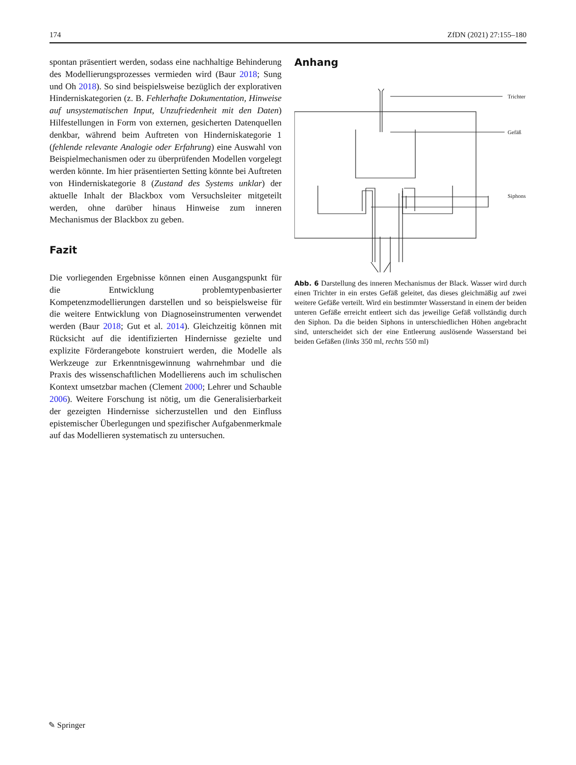174 ZfDN (2021) 27:155–180
spontan präsentiert werden, sodass eine nachhaltige Behinderung des Modellierungsprozesses vermieden wird (Baur 2018; Sung und Oh 2018). So sind beispielsweise bezüglich der explorativen Hinderniskategorien (z. B. Fehlerhafte Dokumentation, Hinweise auf unsystematischen Input, Unzufriedenheit mit den Daten) Hilfestellungen in Form von externen, gesicherten Datenquellen denkbar, während beim Auftreten von Hinderniskategorie 1 (fehlende relevante Analogie oder Erfahrung) eine Auswahl von Beispielmechanismen oder zu überprüfenden Modellen vorgelegt werden könnte. Im hier präsentierten Setting könnte bei Auftreten von Hinderniskategorie 8 (Zustand des Systems unklar) der aktuelle Inhalt der Blackbox vom Versuchsleiter mitgeteilt werden, ohne darüber hinaus Hinweise zum inneren Mechanismus der Blackbox zu geben.
Fazit
Die vorliegenden Ergebnisse können einen Ausgangspunkt für die Entwicklung problemtypenbasierter Kompetenzmodellierungen darstellen und so beispielsweise für die weitere Entwicklung von Diagnoseinstrumenten verwendet werden (Baur 2018; Gut et al. 2014). Gleichzeitig können mit Rücksicht auf die identifizierten Hindernisse gezielte und explizite Förderangebote konstruiert werden, die Modelle als Werkzeuge zur Erkenntnisgewinnung wahrnehmbar und die Praxis des wissenschaftlichen Modellierens auch im schulischen Kontext umsetzbar machen (Clement 2000; Lehrer und Schauble 2006). Weitere Forschung ist nötig, um die Generalisierbarkeit der gezeigten Hindernisse sicherzustellen und den Einfluss epistemischer Überlegungen und spezifischer Aufgabenmerkmale auf das Modellieren systematisch zu untersuchen.
Anhang
Trichter
Gefäß
Siphons
Abb. 6 Darstellung des inneren Mechanismus der Black. Wasser wird durch einen Trichter in ein erstes Gefäß geleitet, das dieses gleichmäßig auf zwei weitere Gefäße verteilt. Wird ein bestimmter Wasserstand in einem der beiden unteren Gefäße erreicht entleert sich das jeweilige Gefäß vollständig durch den Siphon. Da die beiden Siphons in unterschiedlichen Höhen angebracht sind, unterscheidet sich der eine Entleerung auslösende Wasserstand bei beiden Gefäßen (links 350 ml, rechts 550 ml)
✎ Springer